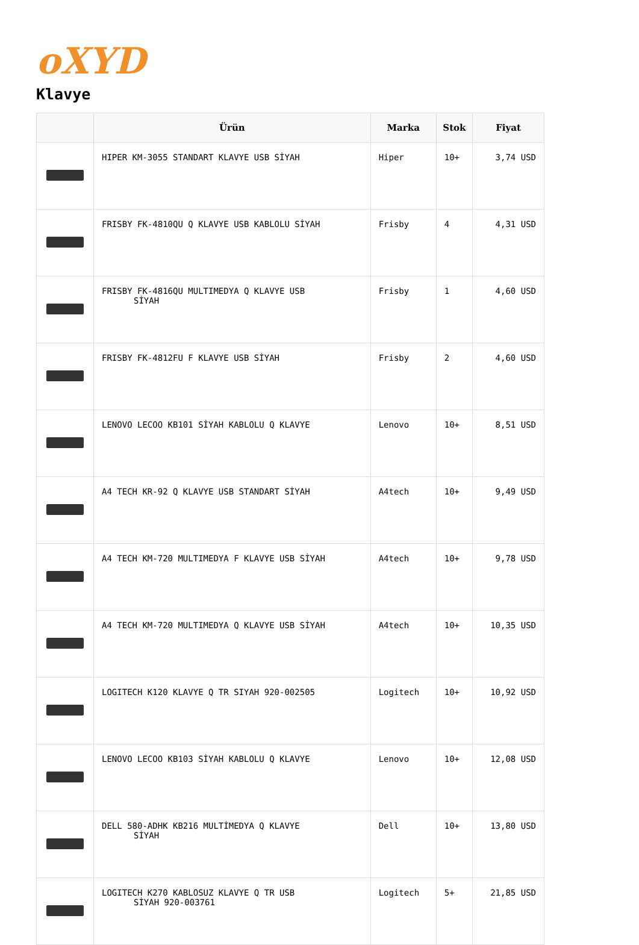oXYD
Klavye
| | Ürün | Marka | Stok | Fiyat |
| --- | --- | --- | --- | --- |
| | HIPER KM-3055 STANDART KLAVYE USB SİYAH | Hiper | 10+ | 3,74 USD |
| | FRISBY FK-4810QU Q KLAVYE USB KABLOLU SİYAH | Frisby | 4 | 4,31 USD |
| | FRISBY FK-4816QU MULTIMEDYA Q KLAVYE USB SİYAH | Frisby | 1 | 4,60 USD |
| | FRISBY FK-4812FU F KLAVYE USB SİYAH | Frisby | 2 | 4,60 USD |
| | LENOVO LECOO KB101 SİYAH KABLOLU Q KLAVYE | Lenovo | 10+ | 8,51 USD |
| | A4 TECH KR-92 Q KLAVYE USB STANDART SİYAH | A4tech | 10+ | 9,49 USD |
| | A4 TECH KM-720 MULTIMEDYA F KLAVYE USB SİYAH | A4tech | 10+ | 9,78 USD |
| | A4 TECH KM-720 MULTIMEDYA Q KLAVYE USB SİYAH | A4tech | 10+ | 10,35 USD |
| | LOGITECH K120 KLAVYE Q TR SIYAH 920-002505 | Logitech | 10+ | 10,92 USD |
| | LENOVO LECOO KB103 SİYAH KABLOLU Q KLAVYE | Lenovo | 10+ | 12,08 USD |
| | DELL 580-ADHK KB216 MULTİMEDYA Q KLAVYE SİYAH | Dell | 10+ | 13,80 USD |
| | LOGITECH K270 KABLOSUZ KLAVYE Q TR USB SİYAH 920-003761 | Logitech | 5+ | 21,85 USD |